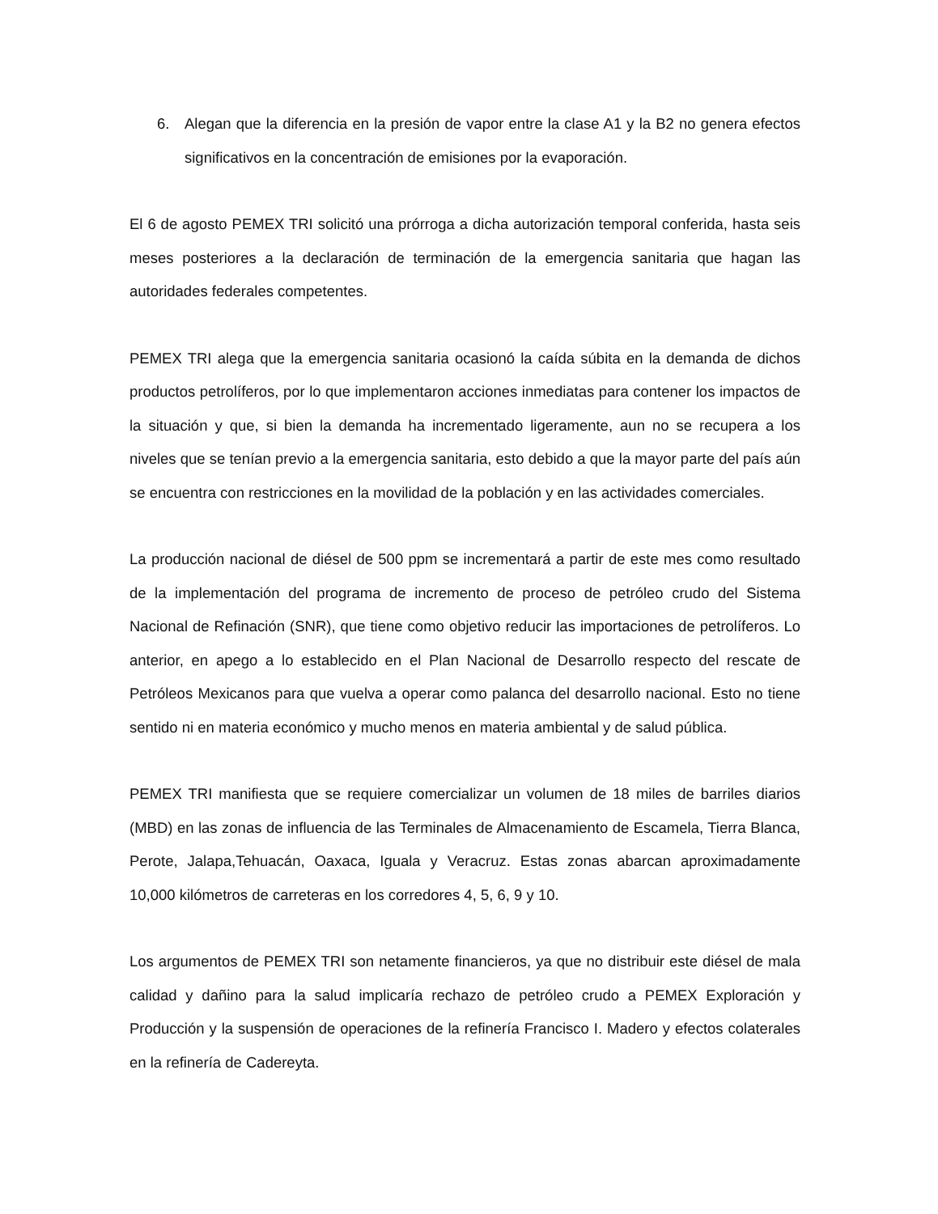6. Alegan que la diferencia en la presión de vapor entre la clase A1 y la B2 no genera efectos significativos en la concentración de emisiones por la evaporación.
El 6 de agosto PEMEX TRI solicitó una prórroga a dicha autorización temporal conferida, hasta seis meses posteriores a la declaración de terminación de la emergencia sanitaria que hagan las autoridades federales competentes.
PEMEX TRI alega que la emergencia sanitaria ocasionó la caída súbita en la demanda de dichos productos petrolíferos, por lo que implementaron acciones inmediatas para contener los impactos de la situación y que, si bien la demanda ha incrementado ligeramente, aun no se recupera a los niveles que se tenían previo a la emergencia sanitaria, esto debido a que la mayor parte del país aún se encuentra con restricciones en la movilidad de la población y en las actividades comerciales.
La producción nacional de diésel de 500 ppm se incrementará a partir de este mes como resultado de la implementación del programa de incremento de proceso de petróleo crudo del Sistema Nacional de Refinación (SNR), que tiene como objetivo reducir las importaciones de petrolíferos. Lo anterior, en apego a lo establecido en el Plan Nacional de Desarrollo respecto del rescate de Petróleos Mexicanos para que vuelva a operar como palanca del desarrollo nacional. Esto no tiene sentido ni en materia económico y mucho menos en materia ambiental y de salud pública.
PEMEX TRI manifiesta que se requiere comercializar un volumen de 18 miles de barriles diarios (MBD) en las zonas de influencia de las Terminales de Almacenamiento de Escamela, Tierra Blanca, Perote, Jalapa,Tehuacán, Oaxaca, Iguala y Veracruz. Estas zonas abarcan aproximadamente 10,000 kilómetros de carreteras en los corredores 4, 5, 6, 9 y 10.
Los argumentos de PEMEX TRI son netamente financieros, ya que no distribuir este diésel de mala calidad y dañino para la salud implicaría rechazo de petróleo crudo a PEMEX Exploración y Producción y la suspensión de operaciones de la refinería Francisco I. Madero y efectos colaterales en la refinería de Cadereyta.